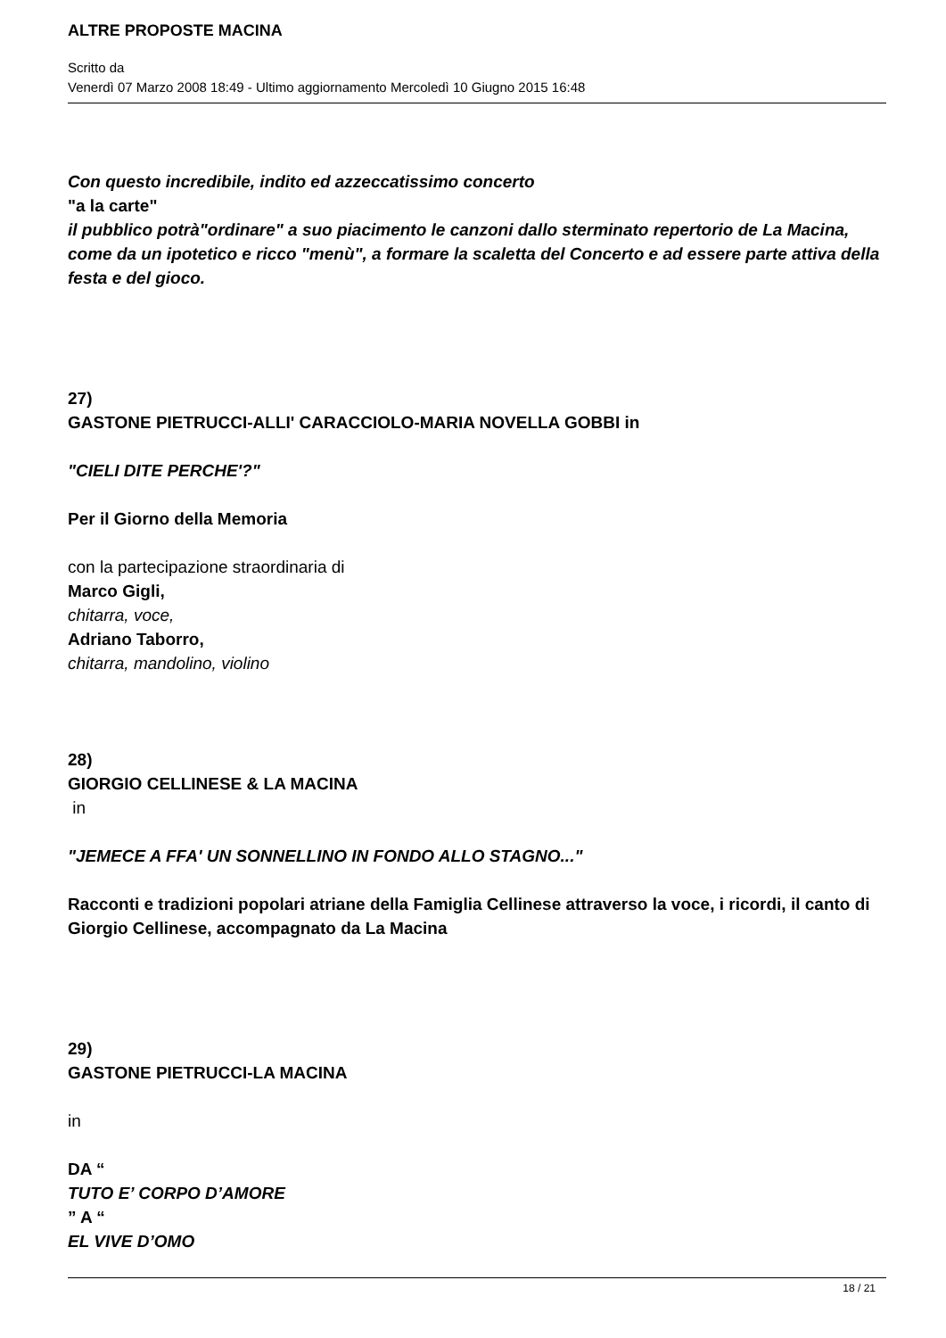ALTRE PROPOSTE MACINA
Scritto da
Venerdì 07 Marzo 2008 18:49 - Ultimo aggiornamento Mercoledì 10 Giugno 2015 16:48
Con questo incredibile, indito ed azzeccatissimo concerto
"a la carte"
il pubblico potrà"ordinare" a suo piacimento le canzoni dallo sterminato repertorio de La Macina, come da un ipotetico e ricco "menù", a formare la scaletta del Concerto e ad essere parte attiva della festa e del gioco.
27)
GASTONE PIETRUCCI-ALLI' CARACCIOLO-MARIA NOVELLA GOBBI in
"CIELI DITE PERCHE'?"
Per il Giorno della Memoria
con la partecipazione straordinaria di
Marco Gigli,
chitarra, voce,
Adriano Taborro,
chitarra, mandolino, violino
28)
GIORGIO CELLINESE & LA MACINA
in
"JEMECE A FFA' UN SONNELLINO IN FONDO ALLO STAGNO..."
Racconti e tradizioni popolari atriane della Famiglia Cellinese attraverso la voce, i ricordi, il canto di Giorgio Cellinese, accompagnato da La Macina
29)
GASTONE PIETRUCCI-LA MACINA
in
DA “
TUTO E’ CORPO D’AMORE
” A “
EL VIVE D’OMO
18 / 21